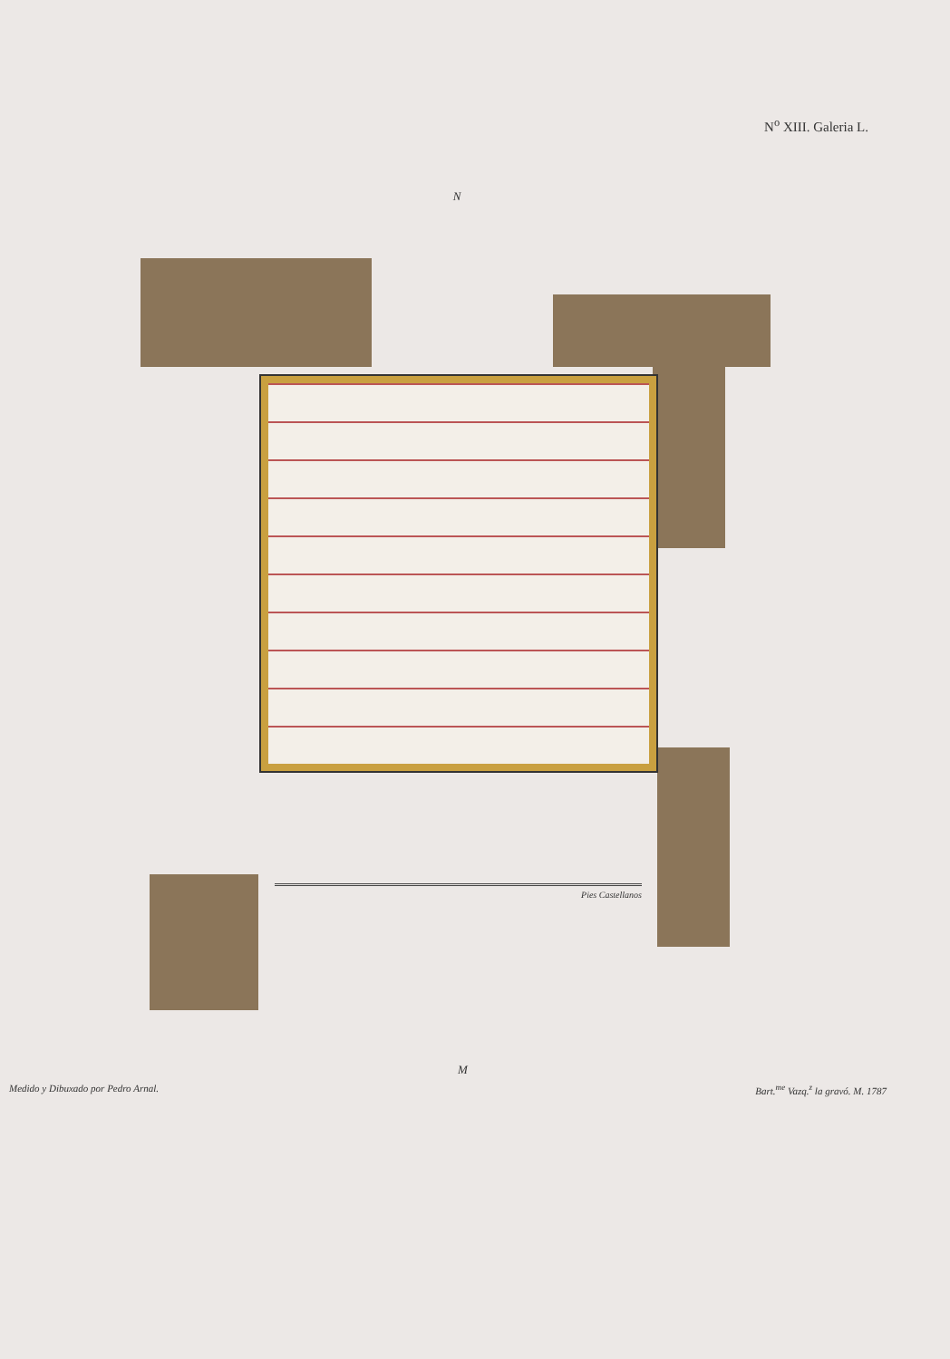N<sup>o</sup> XIII. Galeria L.
N
Pies Castellanos
M
Medido y Dibuxado por Pedro Arnal. Bart.<sup>me</sup> Vazq.<sup>z</sup> la gravó. M. 1787